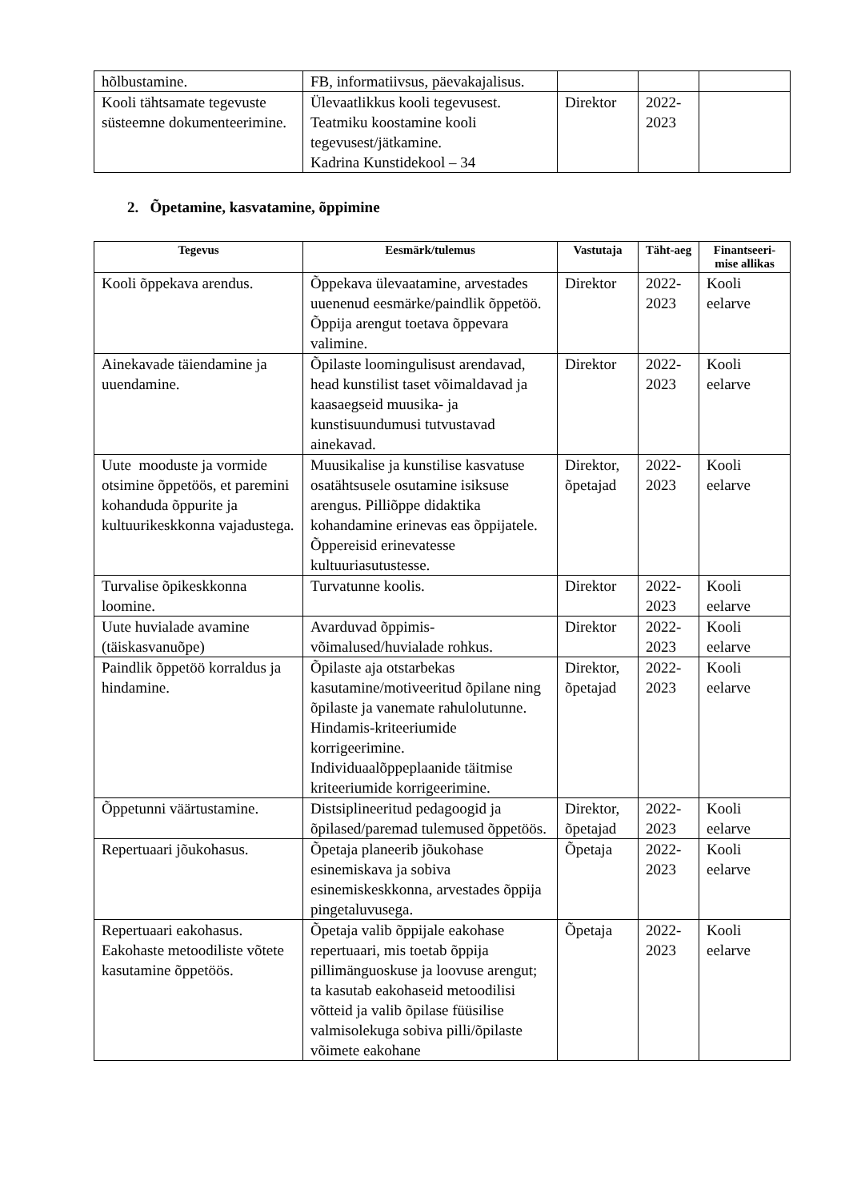| hõlbustamine. | FB, informatiivsus, päevakajalisus. | | | |
| Kooli tähtsamate tegevuste süsteemne dokumenteerimine. | Ülevaatlikkus kooli tegevusest. Teatmiku koostamine kooli tegevusest/jätkamine. Kadrina Kunstidekool – 34 | Direktor | 2022-2023 | |
2. Õpetamine, kasvatamine, õppimine
| Tegevus | Eesmärk/tulemus | Vastutaja | Täht-aeg | Finantseeri-mise allikas |
| --- | --- | --- | --- | --- |
| Kooli õppekava arendus. | Õppekava ülevaatamine, arvestades uuenenud eesmärke/paindlik õppetöö. Õppija arengut toetava õppevara valimine. | Direktor | 2022-2023 | Kooli eelarve |
| Ainekavade täiendamine ja uuendamine. | Õpilaste loomingulisust arendavad, head kunstilist taset võimaldavad ja kaasaegseid muusika- ja kunstisuundumusi tutvustavad ainekavad. | Direktor | 2022-2023 | Kooli eelarve |
| Uute mooduste ja vormide otsimine õppetöös, et paremini kohanduda õppurite ja kultuurikeskkonna vajadustega. | Muusikalise ja kunstilise kasvatuse osatähtsusele osutamine isiksuse arengus. Pilliõppe didaktika kohandamine erinevas eas õppijatele. Õppereisid erinevatesse kultuuriasutustesse. | Direktor, õpetajad | 2022-2023 | Kooli eelarve |
| Turvalise õpikeskkonna loomine. | Turvatunne koolis. | Direktor | 2022-2023 | Kooli eelarve |
| Uute huvialade avamine (täiskasvanuõpe) | Avarduvad õppimis-võimalused/huvialade rohkus. | Direktor | 2022-2023 | Kooli eelarve |
| Paindlik õppetöö korraldus ja hindamine. | Õpilaste aja otstarbekas kasutamine/motiveeritud õpilane ning õpilaste ja vanemate rahulolutunne. Hindamis-kriteeriumide korrigeerimine. Individuaalõppeplaanide täitmise kriteeriumide korrigeerimine. | Direktor, õpetajad | 2022-2023 | Kooli eelarve |
| Õppetunni väärtustamine. | Distsiplineeritud pedagoogid ja õpilased/paremad tulemused õppetöös. | Direktor, õpetajad | 2022-2023 | Kooli eelarve |
| Repertuaari jõukohasus. | Õpetaja planeerib jõukohase esinemiskava ja sobiva esinemiskeskkonna, arvestades õppija pingetaluvusega. | Õpetaja | 2022-2023 | Kooli eelarve |
| Repertuaari eakohasus. Eakohaste metoodiliste võtete kasutamine õppetöös. | Õpetaja valib õppijale eakohase repertuaari, mis toetab õppija pillimänguoskuse ja loovuse arengut; ta kasutab eakohaseid metoodilisi võtteid ja valib õpilase füüsilise valmisolekuga sobiva pilli/õpilaste võimete eakohane | Õpetaja | 2022-2023 | Kooli eelarve |